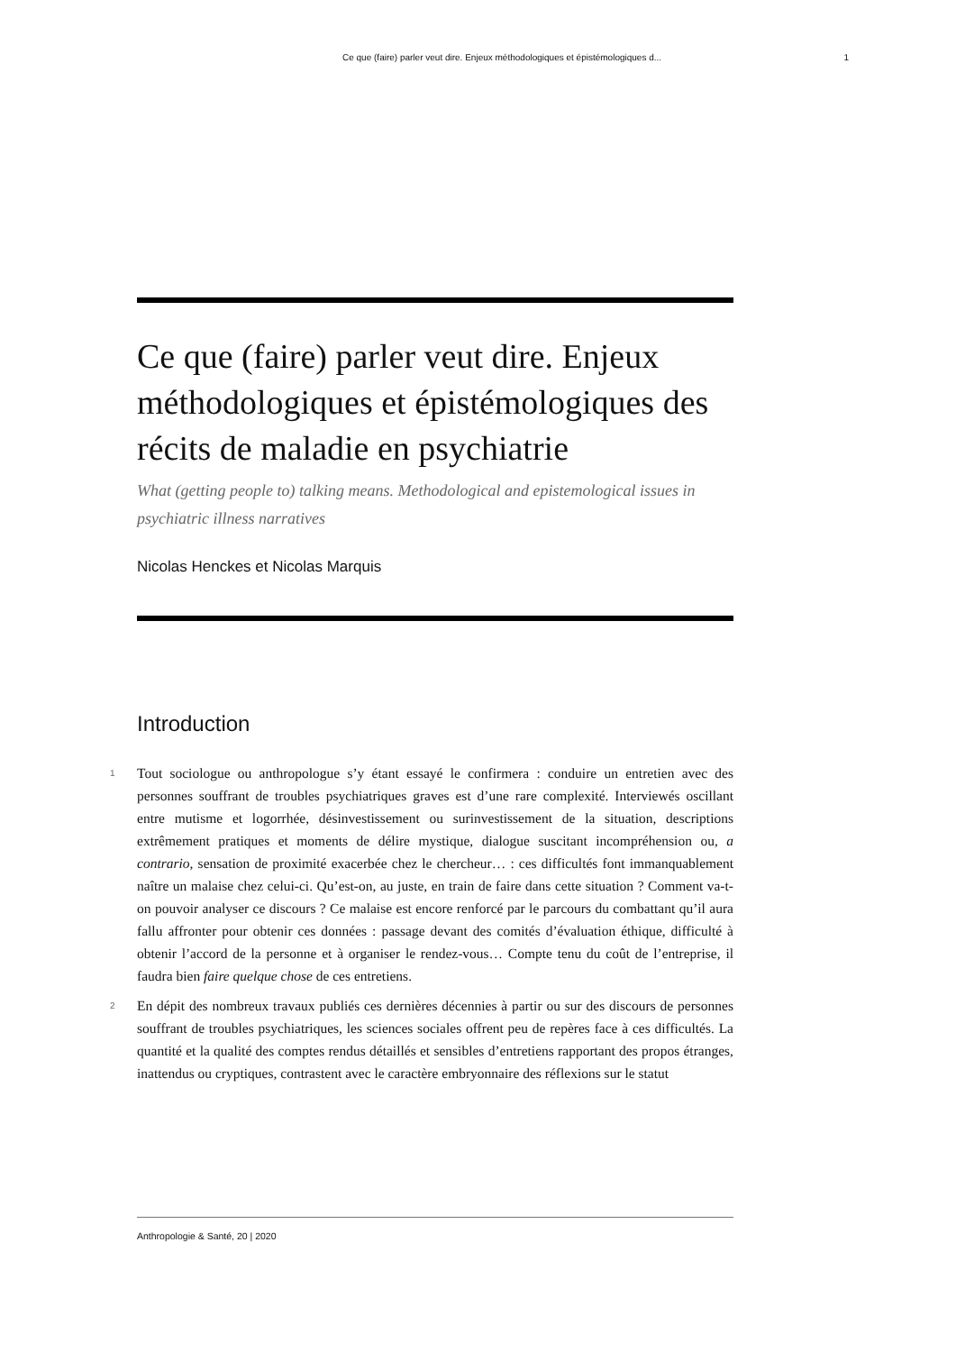Ce que (faire) parler veut dire. Enjeux méthodologiques et épistémologiques d... 1
Ce que (faire) parler veut dire. Enjeux méthodologiques et épistémologiques des récits de maladie en psychiatrie
What (getting people to) talking means. Methodological and epistemological issues in psychiatric illness narratives
Nicolas Henckes et Nicolas Marquis
Introduction
1 Tout sociologue ou anthropologue s’y étant essayé le confirmera : conduire un entretien avec des personnes souffrant de troubles psychiatriques graves est d’une rare complexité. Interviewés oscillant entre mutisme et logorrhée, désinvestissement ou surinvestissement de la situation, descriptions extrêmement pratiques et moments de délire mystique, dialogue suscitant incompréhension ou, a contrario, sensation de proximité exacerbée chez le chercheur… : ces difficultés font immanquablement naître un malaise chez celui-ci. Qu’est-on, au juste, en train de faire dans cette situation ? Comment va-t-on pouvoir analyser ce discours ? Ce malaise est encore renforcé par le parcours du combattant qu’il aura fallu affronter pour obtenir ces données : passage devant des comités d’évaluation éthique, difficulté à obtenir l’accord de la personne et à organiser le rendez-vous… Compte tenu du coût de l’entreprise, il faudra bien faire quelque chose de ces entretiens.
2 En dépit des nombreux travaux publiés ces dernières décennies à partir ou sur des discours de personnes souffrant de troubles psychiatriques, les sciences sociales offrent peu de repères face à ces difficultés. La quantité et la qualité des comptes rendus détaillés et sensibles d’entretiens rapportant des propos étranges, inattendus ou cryptiques, contrastent avec le caractère embryonnaire des réflexions sur le statut
Anthropologie & Santé, 20 | 2020